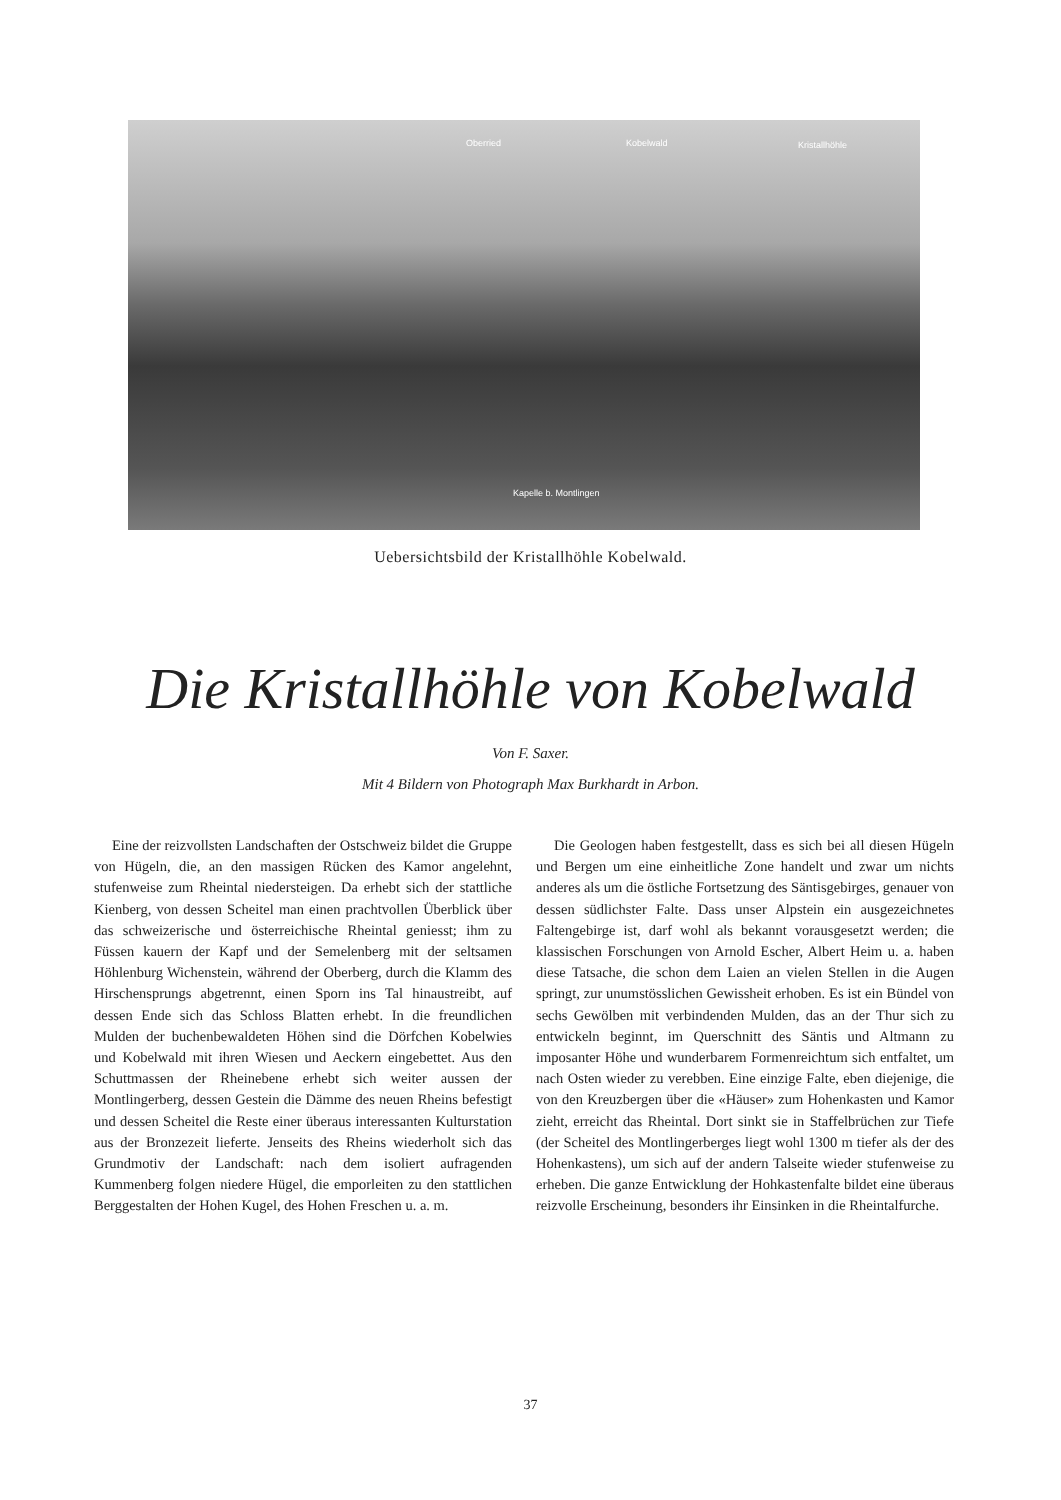Oberried Kobelwald Kristallhöhle
Kapelle b. Montlingen
Uebersichtsbild der Kristallhöhle Kobelwald.
Die Kristallhöhle von Kobelwald
Von F. Saxer.
Mit 4 Bildern von Photograph Max Burkhardt in Arbon.
Eine der reizvollsten Landschaften der Ostschweiz bildet die Gruppe von Hügeln, die, an den massigen Rücken des Kamor angelehnt, stufenweise zum Rheintal niedersteigen. Da erhebt sich der stattliche Kienberg, von dessen Scheitel man einen prachtvollen Überblick über das schweizerische und österreichische Rheintal geniesst; ihm zu Füssen kauern der Kapf und der Semelenberg mit der seltsamen Höhlenburg Wichenstein, während der Oberberg, durch die Klamm des Hirschensprungs abgetrennt, einen Sporn ins Tal hinaustreibt, auf dessen Ende sich das Schloss Blatten erhebt. In die freundlichen Mulden der buchenbewaldeten Höhen sind die Dörfchen Kobelwies und Kobelwald mit ihren Wiesen und Aeckern eingebettet. Aus den Schuttmassen der Rheinebene erhebt sich weiter aussen der Montlingerberg, dessen Gestein die Dämme des neuen Rheins befestigt und dessen Scheitel die Reste einer überaus interessanten Kulturstation aus der Bronzezeit lieferte. Jenseits des Rheins wiederholt sich das Grundmotiv der Landschaft: nach dem isoliert aufragenden Kummenberg folgen niedere Hügel, die emporleiten zu den stattlichen Berggestalten der Hohen Kugel, des Hohen Freschen u. a. m.
Die Geologen haben festgestellt, dass es sich bei all diesen Hügeln und Bergen um eine einheitliche Zone handelt und zwar um nichts anderes als um die östliche Fortsetzung des Säntisgebirges, genauer von dessen südlichster Falte. Dass unser Alpstein ein ausgezeichnetes Faltengebirge ist, darf wohl als bekannt vorausgesetzt werden; die klassischen Forschungen von Arnold Escher, Albert Heim u. a. haben diese Tatsache, die schon dem Laien an vielen Stellen in die Augen springt, zur unumstösslichen Gewissheit erhoben. Es ist ein Bündel von sechs Gewölben mit verbindenden Mulden, das an der Thur sich zu entwickeln beginnt, im Querschnitt des Säntis und Altmann zu imposanter Höhe und wunderbarem Formenreichtum sich entfaltet, um nach Osten wieder zu verebben. Eine einzige Falte, eben diejenige, die von den Kreuzbergen über die «Häuser» zum Hohenkasten und Kamor zieht, erreicht das Rheintal. Dort sinkt sie in Staffelbrüchen zur Tiefe (der Scheitel des Montlingerberges liegt wohl 1300 m tiefer als der des Hohenkastens), um sich auf der andern Talseite wieder stufenweise zu erheben. Die ganze Entwicklung der Hohkastenfalte bildet eine überaus reizvolle Erscheinung, besonders ihr Einsinken in die Rheintalfurche.
37